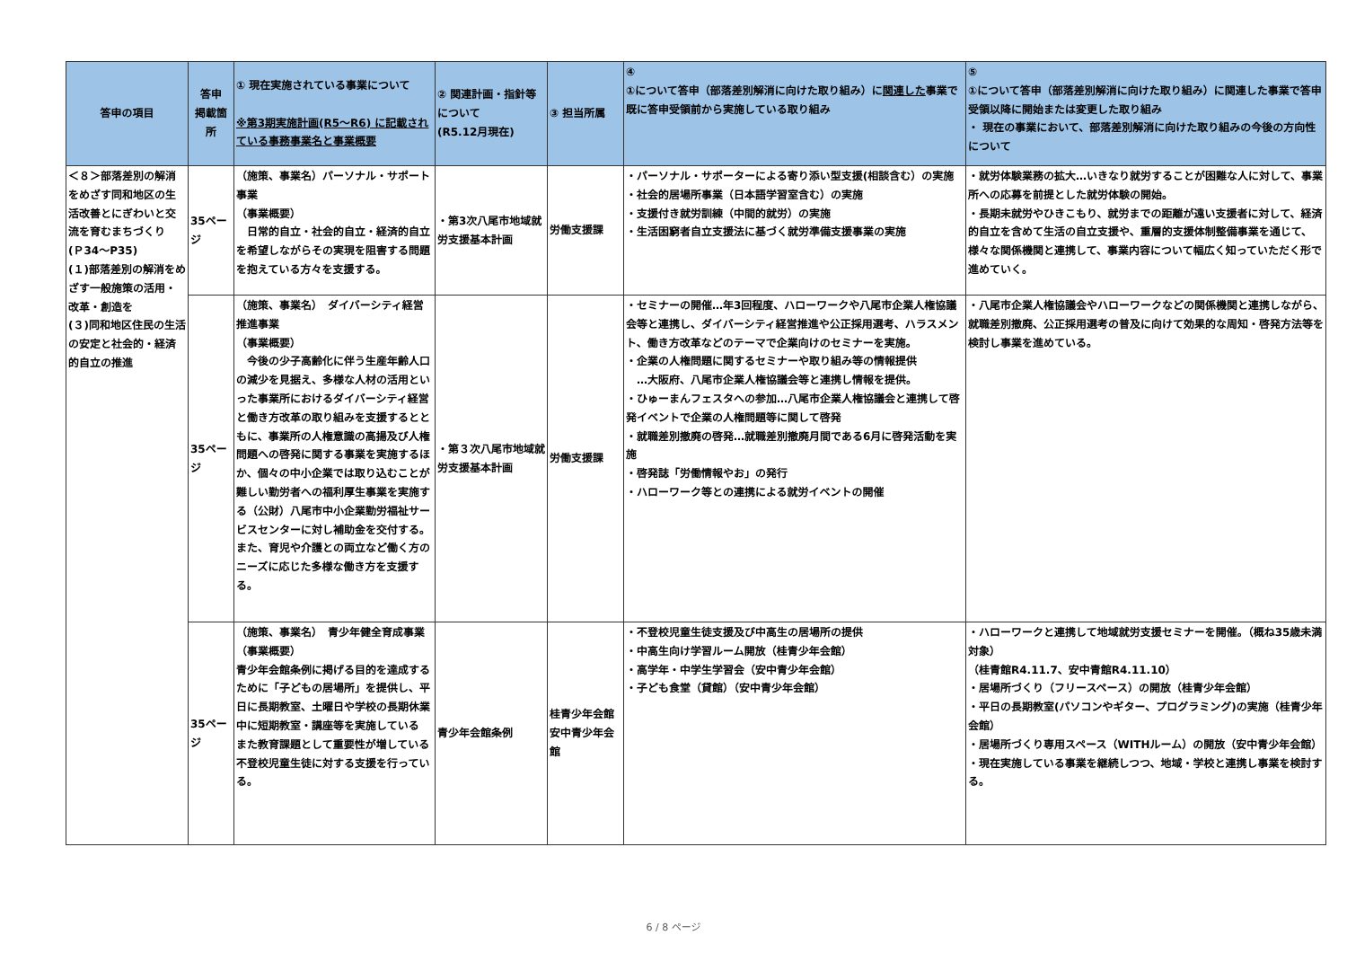| 答申の項目 | 答申 掲載箇 所 | ① 現在実施されている事業について ※第3期実施計画(R5～R6) に記載されている事務事業名と事業概要 | ② 関連計画・指針等について (R5.12月現在) | ③ 担当所属 | ④ ①について答申（部落差別解消に向けた取り組み）に 関連した 事業で既に答申受領前から実施している取り組み | ⑤ ①について答申（部落差別解消に向けた取り組み）に関連した事業で答申受領以降に開始または変更した取り組み ・ 現在の事業において、部落差別解消に向けた取り組みの今後の方向性について |
| --- | --- | --- | --- | --- | --- | --- |
| ＜８＞部落差別の解消をめざす同和地区の生活改善とにぎわいと交流を育むまちづくり (Ｐ34～P35) (１)部落差別の解消をめざす一般施策の活用・改革・創造を (３)同和地区住民の生活の安定と社会的・経済的自立の推進 | 35ページ | （施策、事業名）パーソナル・サポート事業 （事業概要） 日常的自立・社会的自立・経済的自立を希望しながらその実現を阻害する問題を抱えている方々を支援する。 | ・第3次八尾市地域就労支援基本計画 | 労働支援課 | ・パーソナル・サポーターによる寄り添い型支援(相談含む）の実施 ・社会的居場所事業（日本語学習室含む）の実施 ・支援付き就労訓練（中間的就労）の実施 ・生活困窮者自立支援法に基づく就労準備支援事業の実施 | ・就労体験業務の拡大…いきなり就労することが困難な人に対して、事業所への応募を前提とした就労体験の開始。 ・長期未就労やひきこもり、就労までの距離が遠い支援者に対して、経済的自立を含めて生活の自立支援や、重層的支援体制整備事業を通じて、様々な関係機関と連携して、事業内容について幅広く知っていただく形で進めていく。 |
| | 35ページ | （施策、事業名） ダイバーシティ経営推進事業 （事業概要） 今後の少子高齢化に伴う生産年齢人口の減少を見据え、多様な人材の活用といった事業所におけるダイバーシティ経営と働き方改革の取り組みを支援するとともに、事業所の人権意識の高揚及び人権問題への啓発に関する事業を実施するほか、個々の中小企業では取り込むことが難しい勤労者への福利厚生事業を実施する（公財）八尾市中小企業勤労福祉サービスセンターに対し補助金を交付する。また、育児や介護との両立など働く方のニーズに応じた多様な働き方を支援する。 | ・第３次八尾市地域就労支援基本計画 | 労働支援課 | ・セミナーの開催…年3回程度、ハローワークや八尾市企業人権協議会等と連携し、ダイバーシティ経営推進や公正採用選考、ハラスメント、働き方改革などのテーマで企業向けのセミナーを実施。 ・企業の人権問題に関するセミナーや取り組み等の情報提供 …大阪府、八尾市企業人権協議会等と連携し情報を提供。 ・ひゅーまんフェスタへの参加…八尾市企業人権協議会と連携して啓発イベントで企業の人権問題等に関して啓発 ・就職差別撤廃の啓発…就職差別撤廃月間である6月に啓発活動を実施 ・啓発誌「労働情報やお」の発行 ・ハローワーク等との連携による就労イベントの開催 | ・八尾市企業人権協議会やハローワークなどの関係機関と連携しながら、就職差別撤廃、公正採用選考の普及に向けて効果的な周知・啓発方法等を検討し事業を進めている。 |
| | 35ページ | （施策、事業名） 青少年健全育成事業 （事業概要） 青少年会館条例に掲げる目的を達成するために「子どもの居場所」を提供し、平日に長期教室、土曜日や学校の長期休業中に短期教室・講座等を実施している また教育課題として重要性が増している不登校児童生徒に対する支援を行っている。 | 青少年会館条例 | 桂青少年会館 安中青少年会館 | ・不登校児童生徒支援及び中高生の居場所の提供 ・中高生向け学習ルーム開放（桂青少年会館） ・高学年・中学生学習会（安中青少年会館） ・子ども食堂（貸館）（安中青少年会館） | ・ハローワークと連携して地域就労支援セミナーを開催。（概ね35歳未満対象） （桂青館R4.11.7、安中青館R4.11.10） ・居場所づくり（フリースペース）の開放（桂青少年会館） ・平日の長期教室(パソコンやギター、プログラミング)の実施（桂青少年会館） ・居場所づくり専用スペース（WITHルーム）の開放（安中青少年会館） ・現在実施している事業を継続しつつ、地域・学校と連携し事業を検討する。 |
6 / 8 ページ